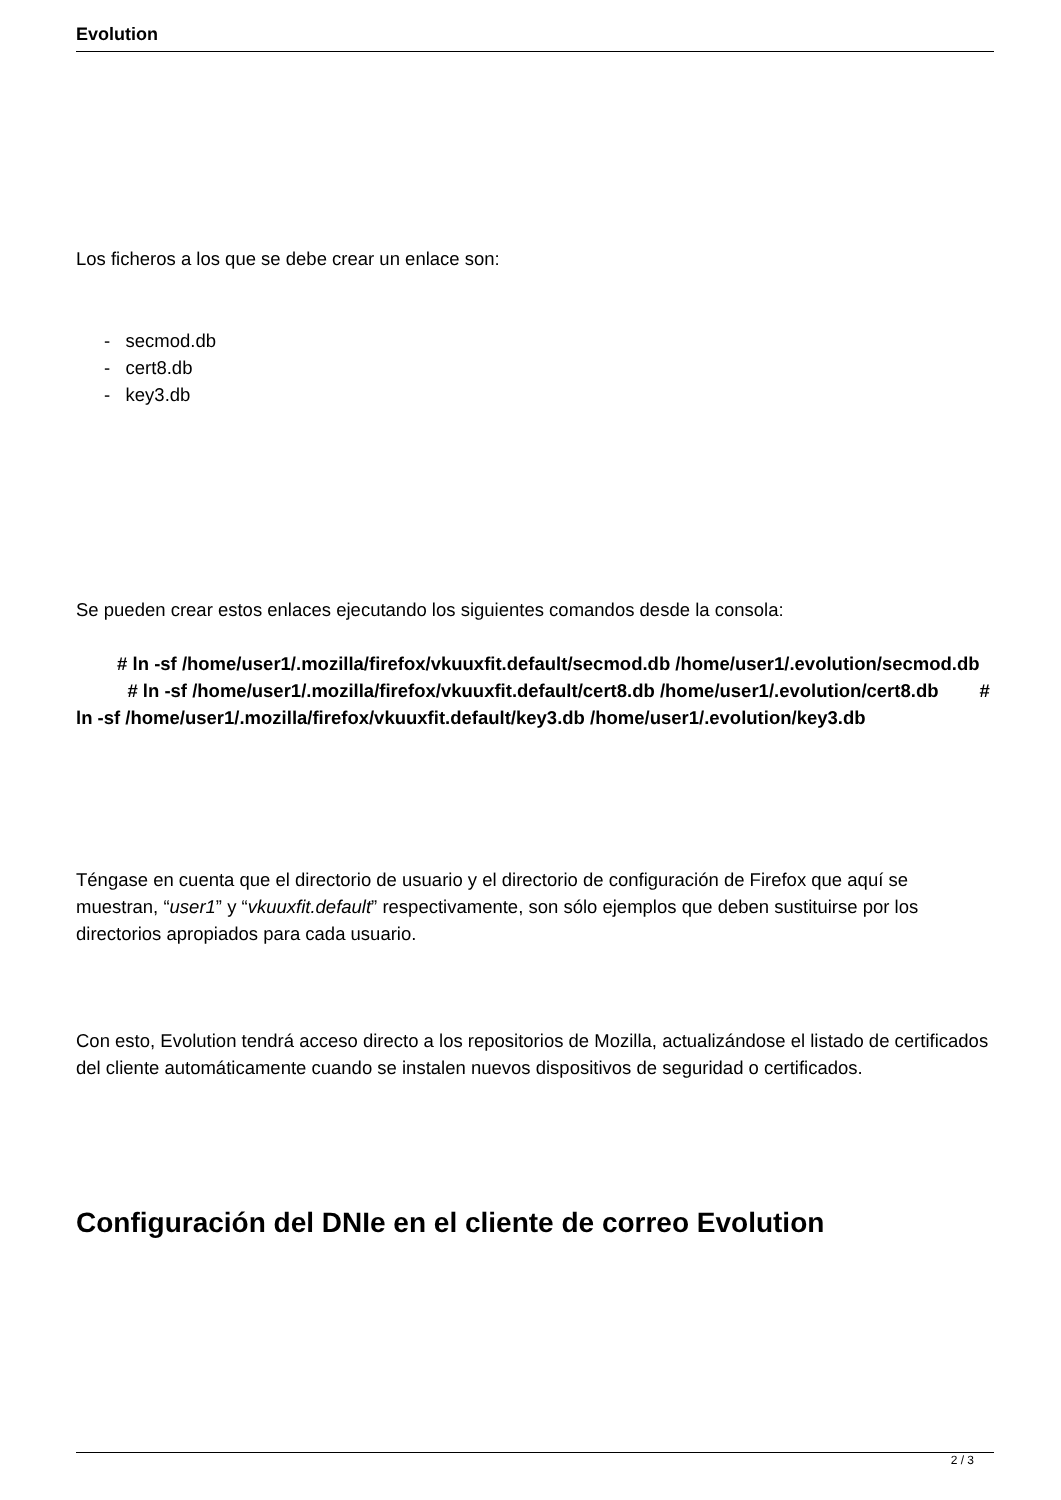Evolution
Los ficheros a los que se debe crear un enlace son:
- secmod.db
- cert8.db
- key3.db
Se pueden crear estos enlaces ejecutando los siguientes comandos desde la consola:
# ln -sf /home/user1/.mozilla/firefox/vkuuxfit.default/secmod.db /home/user1/.evolution/secmod.db # ln -sf /home/user1/.mozilla/firefox/vkuuxfit.default/cert8.db /home/user1/.evolution/cert8.db # ln -sf /home/user1/.mozilla/firefox/vkuuxfit.default/key3.db /home/user1/.evolution/key3.db
Téngase en cuenta que el directorio de usuario y el directorio de configuración de Firefox que aquí se muestran, “user1” y “vkuuxfit.default” respectivamente, son sólo ejemplos que deben sustituirse por los directorios apropiados para cada usuario.
Con esto, Evolution tendrá acceso directo a los repositorios de Mozilla, actualizándose el listado de certificados del cliente automáticamente cuando se instalen nuevos dispositivos de seguridad o certificados.
Configuración del DNIe en el cliente de correo Evolution
2 / 3